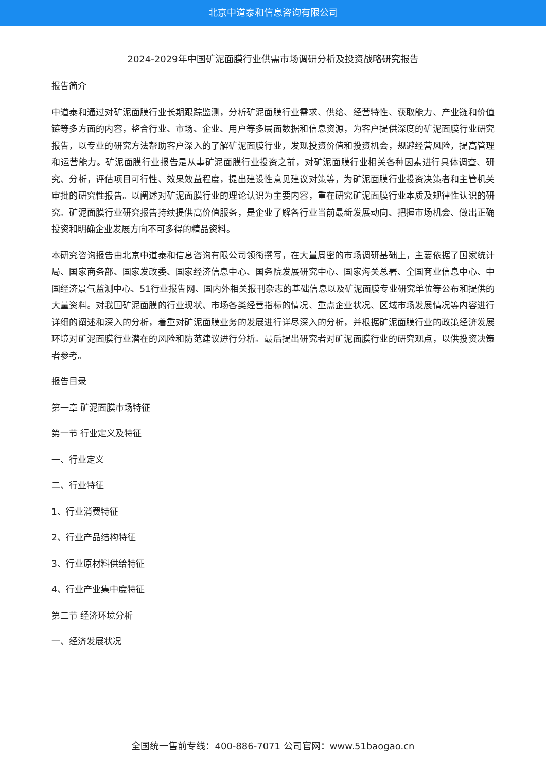北京中道泰和信息咨询有限公司
2024-2029年中国矿泥面膜行业供需市场调研分析及投资战略研究报告
报告简介
中道泰和通过对矿泥面膜行业长期跟踪监测，分析矿泥面膜行业需求、供给、经营特性、获取能力、产业链和价值链等多方面的内容，整合行业、市场、企业、用户等多层面数据和信息资源，为客户提供深度的矿泥面膜行业研究报告，以专业的研究方法帮助客户深入的了解矿泥面膜行业，发现投资价值和投资机会，规避经营风险，提高管理和运营能力。矿泥面膜行业报告是从事矿泥面膜行业投资之前，对矿泥面膜行业相关各种因素进行具体调查、研究、分析，评估项目可行性、效果效益程度，提出建设性意见建议对策等，为矿泥面膜行业投资决策者和主管机关审批的研究性报告。以阐述对矿泥面膜行业的理论认识为主要内容，重在研究矿泥面膜行业本质及规律性认识的研究。矿泥面膜行业研究报告持续提供高价值服务，是企业了解各行业当前最新发展动向、把握市场机会、做出正确投资和明确企业发展方向不可多得的精品资料。
本研究咨询报告由北京中道泰和信息咨询有限公司领衔撰写，在大量周密的市场调研基础上，主要依据了国家统计局、国家商务部、国家发改委、国家经济信息中心、国务院发展研究中心、国家海关总署、全国商业信息中心、中国经济景气监测中心、51行业报告网、国内外相关报刊杂志的基础信息以及矿泥面膜专业研究单位等公布和提供的大量资料。对我国矿泥面膜的行业现状、市场各类经营指标的情况、重点企业状况、区域市场发展情况等内容进行详细的阐述和深入的分析，着重对矿泥面膜业务的发展进行详尽深入的分析，并根据矿泥面膜行业的政策经济发展环境对矿泥面膜行业潜在的风险和防范建议进行分析。最后提出研究者对矿泥面膜行业的研究观点，以供投资决策者参考。
报告目录
第一章 矿泥面膜市场特征
第一节 行业定义及特征
一、行业定义
二、行业特征
1、行业消费特征
2、行业产品结构特征
3、行业原材料供给特征
4、行业产业集中度特征
第二节 经济环境分析
一、经济发展状况
全国统一售前专线：400-886-7071 公司官网：www.51baogao.cn